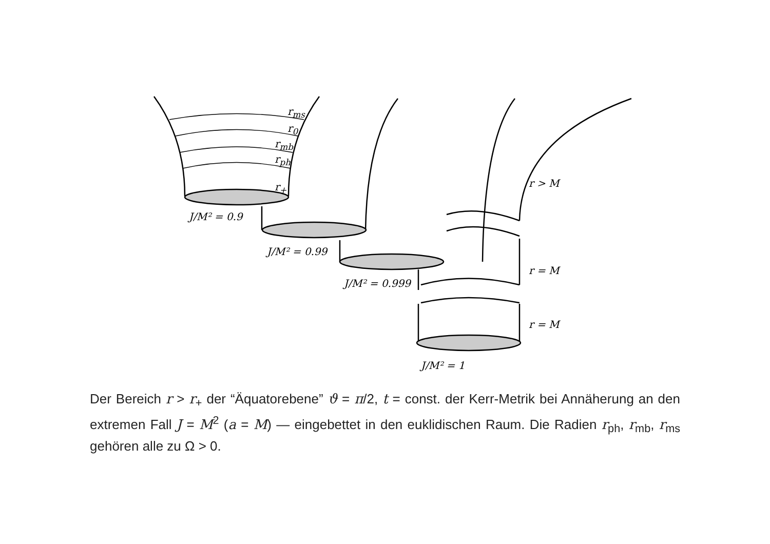r<sub>ms</sub>
J/M² = 0.9
J/M² = 0.99
J/M² = 0.999
J/M² = 1
r > M
r = M
r = M
r<sub>0</sub>
r<sub>mb</sub>
r<sub>ph</sub>
r<sub>+</sub>
Der Bereich r > r<sub>+</sub> der “Äquatorebene” ϑ = π/2, t = const. der Kerr-Metrik bei Annäherung an den extremen Fall J = M<sup>2</sup> (a = M) — eingebettet in den euklidischen Raum. Die Radien r<sub>ph</sub>, r<sub>mb</sub>, r<sub>ms</sub> gehören alle zu Ω > 0.